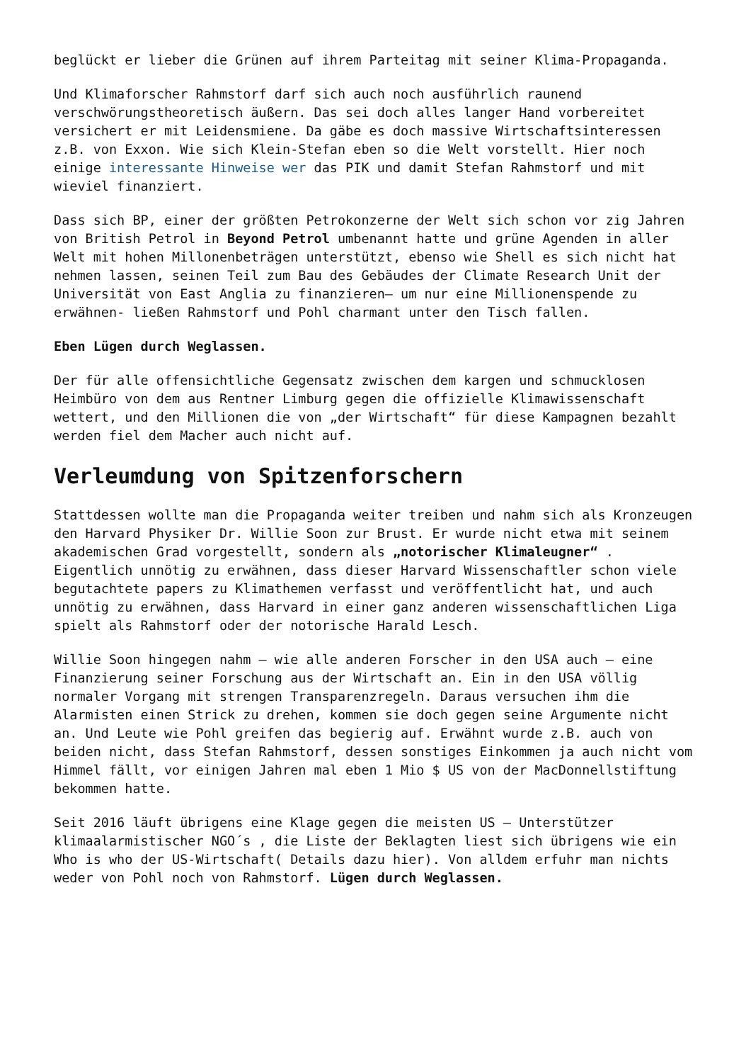beglückt er lieber die Grünen auf ihrem Parteitag mit seiner Klima-Propaganda.
Und Klimaforscher Rahmstorf darf sich auch noch ausführlich raunend verschwörungstheoretisch äußern. Das sei doch alles langer Hand vorbereitet versichert er mit Leidensmiene. Da gäbe es doch massive Wirtschaftsinteressen z.B. von Exxon. Wie sich Klein-Stefan eben so die Welt vorstellt. Hier noch einige interessante Hinweise wer das PIK und damit Stefan Rahmstorf und mit wieviel finanziert.
Dass sich BP, einer der größten Petrokonzerne der Welt sich schon vor zig Jahren von British Petrol in Beyond Petrol umbenannt hatte und grüne Agenden in aller Welt mit hohen Millonenbeträgen unterstützt, ebenso wie Shell es sich nicht hat nehmen lassen, seinen Teil zum Bau des Gebäudes der Climate Research Unit der Universität von East Anglia zu finanzieren– um nur eine Millionenspende zu erwähnen- ließen Rahmstorf und Pohl charmant unter den Tisch fallen.
Eben Lügen durch Weglassen.
Der für alle offensichtliche Gegensatz zwischen dem kargen und schmucklosen Heimbüro von dem aus Rentner Limburg gegen die offizielle Klimawissenschaft wettert, und den Millionen die von „der Wirtschaft“ für diese Kampagnen bezahlt werden fiel dem Macher auch nicht auf.
Verleumdung von Spitzenforschern
Stattdessen wollte man die Propaganda weiter treiben und nahm sich als Kronzeugen den Harvard Physiker Dr. Willie Soon zur Brust. Er wurde nicht etwa mit seinem akademischen Grad vorgestellt, sondern als „notorischer Klimaleugner“ . Eigentlich unnötig zu erwähnen, dass dieser Harvard Wissenschaftler schon viele begutachtete papers zu Klimathemen verfasst und veröffentlicht hat, und auch unnötig zu erwähnen, dass Harvard in einer ganz anderen wissenschaftlichen Liga spielt als Rahmstorf oder der notorische Harald Lesch.
Willie Soon hingegen nahm – wie alle anderen Forscher in den USA auch – eine Finanzierung seiner Forschung aus der Wirtschaft an. Ein in den USA völlig normaler Vorgang mit strengen Transparenzregeln. Daraus versuchen ihm die Alarmisten einen Strick zu drehen, kommen sie doch gegen seine Argumente nicht an. Und Leute wie Pohl greifen das begierig auf. Erwähnt wurde z.B. auch von beiden nicht, dass Stefan Rahmstorf, dessen sonstiges Einkommen ja auch nicht vom Himmel fällt, vor einigen Jahren mal eben 1 Mio $ US von der MacDonnellstiftung bekommen hatte.
Seit 2016 läuft übrigens eine Klage gegen die meisten US – Unterstützer klimaalarmistischer NGO´s , die Liste der Beklagten liest sich übrigens wie ein Who is who der US-Wirtschaft( Details dazu hier). Von alldem erfuhr man nichts weder von Pohl noch von Rahmstorf. Lügen durch Weglassen.